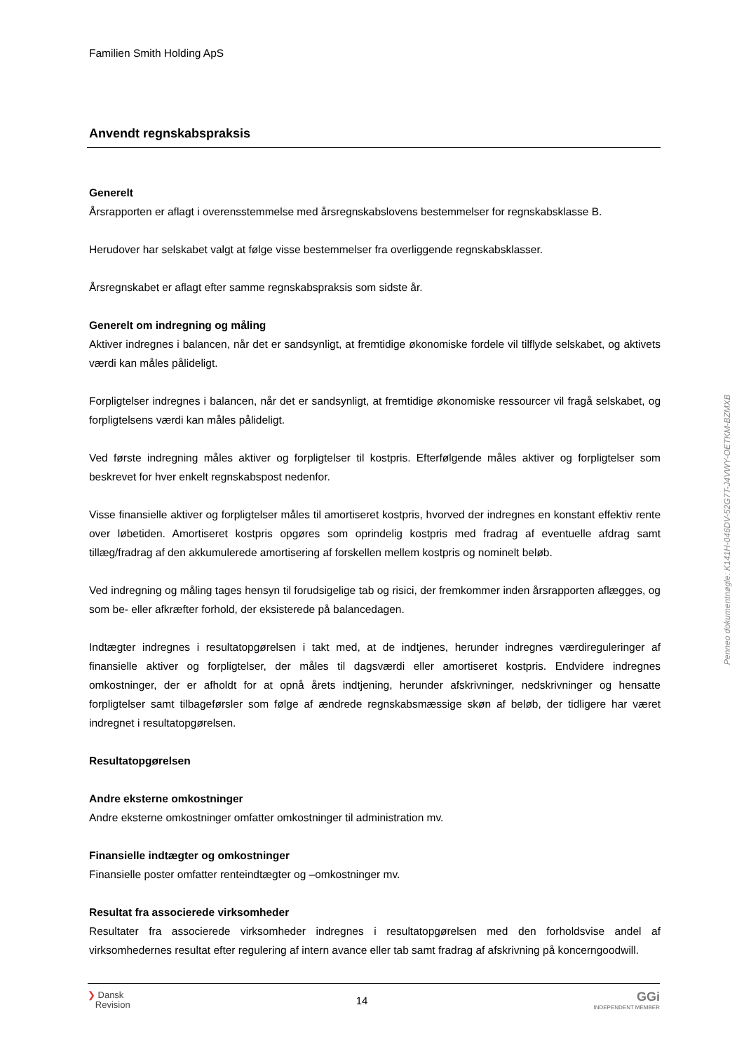Familien Smith Holding ApS
Anvendt regnskabspraksis
Generelt
Årsrapporten er aflagt i overensstemmelse med årsregnskabslovens bestemmelser for regnskabsklasse B.
Herudover har selskabet valgt at følge visse bestemmelser fra overliggende regnskabsklasser.
Årsregnskabet er aflagt efter samme regnskabspraksis som sidste år.
Generelt om indregning og måling
Aktiver indregnes i balancen, når det er sandsynligt, at fremtidige økonomiske fordele vil tilflyde selskabet, og aktivets værdi kan måles pålideligt.
Forpligtelser indregnes i balancen, når det er sandsynligt, at fremtidige økonomiske ressourcer vil fragå selskabet, og forpligtelsens værdi kan måles pålideligt.
Ved første indregning måles aktiver og forpligtelser til kostpris. Efterfølgende måles aktiver og forpligtelser som beskrevet for hver enkelt regnskabspost nedenfor.
Visse finansielle aktiver og forpligtelser måles til amortiseret kostpris, hvorved der indregnes en konstant effektiv rente over løbetiden. Amortiseret kostpris opgøres som oprindelig kostpris med fradrag af eventuelle afdrag samt tillæg/fradrag af den akkumulerede amortisering af forskellen mellem kostpris og nominelt beløb.
Ved indregning og måling tages hensyn til forudsigelige tab og risici, der fremkommer inden årsrapporten aflægges, og som be- eller afkræfter forhold, der eksisterede på balancedagen.
Indtægter indregnes i resultatopgørelsen i takt med, at de indtjenes, herunder indregnes værdireguleringer af finansielle aktiver og forpligtelser, der måles til dagsværdi eller amortiseret kostpris. Endvidere indregnes omkostninger, der er afholdt for at opnå årets indtjening, herunder afskrivninger, nedskrivninger og hensatte forpligtelser samt tilbageførsler som følge af ændrede regnskabsmæssige skøn af beløb, der tidligere har været indregnet i resultatopgørelsen.
Resultatopgørelsen
Andre eksterne omkostninger
Andre eksterne omkostninger omfatter omkostninger til administration mv.
Finansielle indtægter og omkostninger
Finansielle poster omfatter renteindtægter og –omkostninger mv.
Resultat fra associerede virksomheder
Resultater fra associerede virksomheder indregnes i resultatopgørelsen med den forholdsvise andel af virksomhedernes resultat efter regulering af intern avance eller tab samt fradrag af afskrivning på koncerngoodwill.
Penneo dokumentnøgle: K141H-046DV-52G7T-J4VWY-OETKM-BZMXB
❯ Dansk
Revision
14
GGi
INDEPENDENT MEMBER